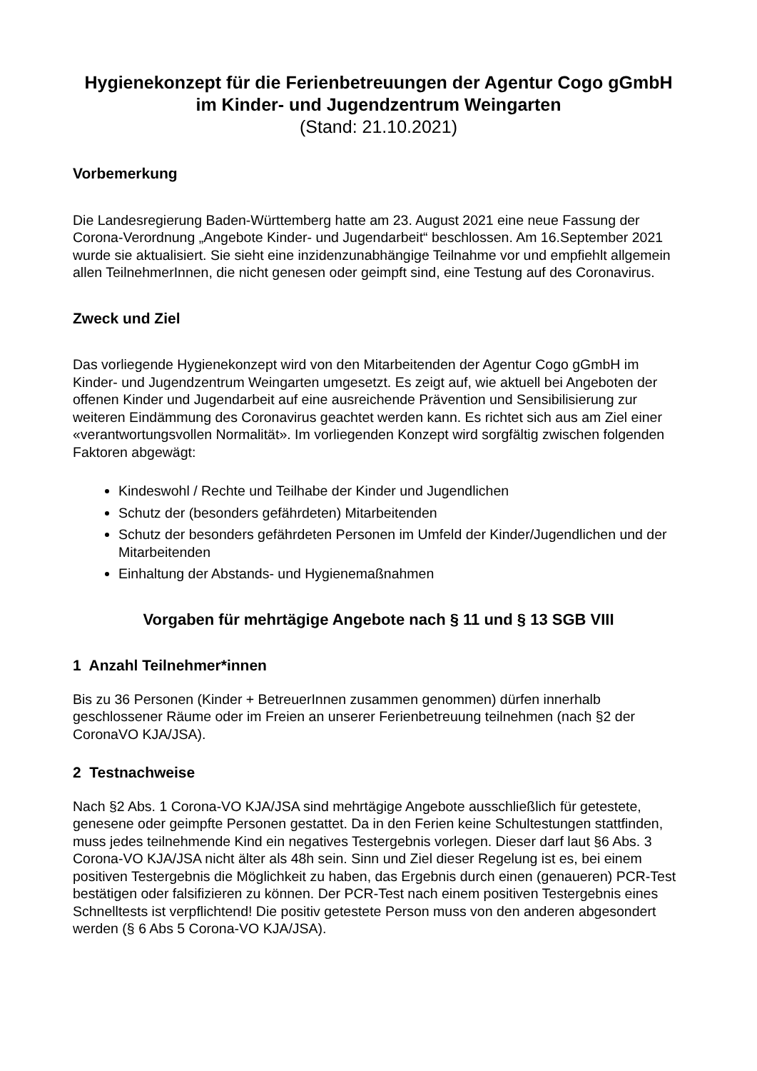Hygienekonzept für die Ferienbetreuungen der Agentur Cogo gGmbH im Kinder- und Jugendzentrum Weingarten
(Stand: 21.10.2021)
Vorbemerkung
Die Landesregierung Baden-Württemberg hatte am 23. August 2021 eine neue Fassung der Corona-Verordnung „Angebote Kinder- und Jugendarbeit“ beschlossen. Am 16.September 2021 wurde sie aktualisiert. Sie sieht eine inzidenzunabhängige Teilnahme vor und empfiehlt allgemein allen TeilnehmerInnen, die nicht genesen oder geimpft sind, eine Testung auf des Coronavirus.
Zweck und Ziel
Das vorliegende Hygienekonzept wird von den Mitarbeitenden der Agentur Cogo gGmbH im Kinder- und Jugendzentrum Weingarten umgesetzt. Es zeigt auf, wie aktuell bei Angeboten der offenen Kinder und Jugendarbeit auf eine ausreichende Prävention und Sensibilisierung zur weiteren Eindämmung des Coronavirus geachtet werden kann. Es richtet sich aus am Ziel einer «verantwortungsvollen Normalität». Im vorliegenden Konzept wird sorgfältig zwischen folgenden Faktoren abgewägt:
Kindeswohl / Rechte und Teilhabe der Kinder und Jugendlichen
Schutz der (besonders gefährdeten) Mitarbeitenden
Schutz der besonders gefährdeten Personen im Umfeld der Kinder/Jugendlichen und der Mitarbeitenden
Einhaltung der Abstands- und Hygienemaßnahmen
Vorgaben für mehrtägige Angebote nach § 11 und § 13 SGB VIII
1 Anzahl Teilnehmer*innen
Bis zu 36 Personen (Kinder + BetreuerInnen zusammen genommen) dürfen innerhalb geschlossener Räume oder im Freien an unserer Ferienbetreuung teilnehmen (nach §2 der CoronaVO KJA/JSA).
2 Testnachweise
Nach §2 Abs. 1 Corona-VO KJA/JSA sind mehrtägige Angebote ausschließlich für getestete, genesene oder geimpfte Personen gestattet. Da in den Ferien keine Schultestungen stattfinden, muss jedes teilnehmende Kind ein negatives Testergebnis vorlegen. Dieser darf laut §6 Abs. 3 Corona-VO KJA/JSA nicht älter als 48h sein. Sinn und Ziel dieser Regelung ist es, bei einem positiven Testergebnis die Möglichkeit zu haben, das Ergebnis durch einen (genaueren) PCR-Test bestätigen oder falsifizieren zu können. Der PCR-Test nach einem positiven Testergebnis eines Schnelltests ist verpflichtend! Die positiv getestete Person muss von den anderen abgesondert werden (§ 6 Abs 5 Corona-VO KJA/JSA).